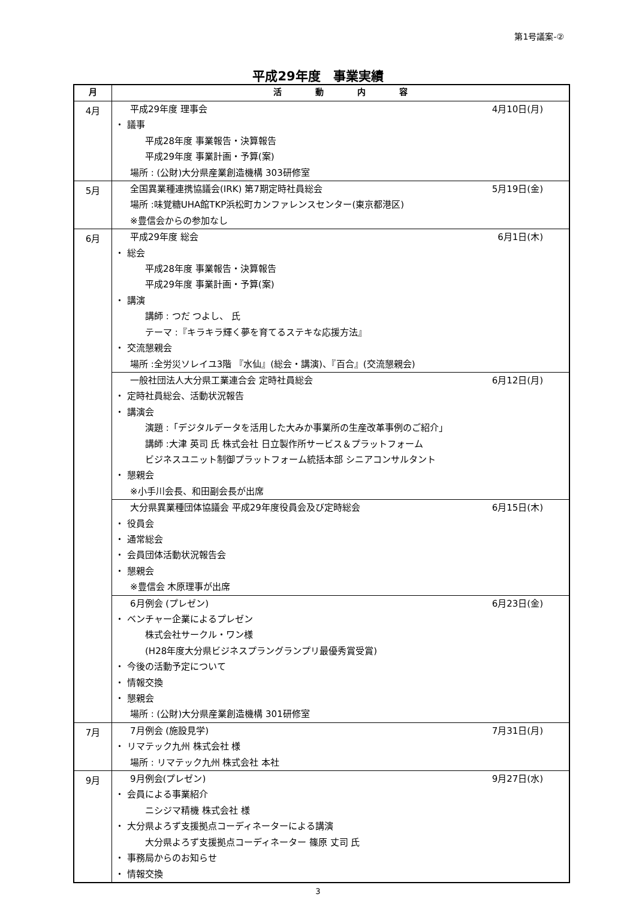第1号議案-②
平成29年度　事業実績
| 月 | 活 動 内 容 |
| --- | --- |
| 4月 | 平成29年度 理事会 4月10日(月) ・ 議事 平成28年度 事業報告・決算報告 平成29年度 事業計画・予算(案) 場所 : (公財)大分県産業創造機構 303研修室 |
| 5月 | 全国異業種連携協議会(IRK) 第7期定時社員総会 5月19日(金) 場所 :味覚糖UHA館TKP浜松町カンファレンスセンター(東京都港区) ※豊信会からの参加なし |
| 6月 | 平成29年度 総会 6月1日(木) ・ 総会 平成28年度 事業報告・決算報告 平成29年度 事業計画・予算(案) ・ 講演 講師 : つだ つよし、 氏 テーマ :『キラキラ輝く夢を育てるステキな応援方法』 ・ 交流懇親会 場所 :全労災ソレイユ3階 『水仙』(総会・講演)、『百合』(交流懇親会) |
| | 一般社団法人大分県工業連合会 定時社員総会 6月12日(月) ・ 定時社員総会、活動状況報告 ・ 講演会 演題 :「デジタルデータを活用した大みか事業所の生産改革事例のご紹介」 講師 :大津 英司 氏 株式会社 日立製作所サービス＆プラットフォーム ビジネスユニット制御プラットフォーム統括本部 シニアコンサルタント ・ 懇親会 ※小手川会長、和田副会長が出席 |
| | 大分県異業種団体協議会 平成29年度役員会及び定時総会 6月15日(木) ・ 役員会 ・ 通常総会 ・ 会員団体活動状況報告会 ・ 懇親会 ※豊信会 木原理事が出席 |
| | 6月例会 (プレゼン) 6月23日(金) ・ ベンチャー企業によるプレゼン 株式会社サークル・ワン様 (H28年度大分県ビジネスプラングランプリ最優秀賞受賞) ・ 今後の活動予定について ・ 情報交換 ・ 懇親会 場所 : (公財)大分県産業創造機構 301研修室 |
| 7月 | 7月例会 (施設見学) 7月31日(月) ・ リマテック九州 株式会社 様 場所 : リマテック九州 株式会社 本社 |
| 9月 | 9月例会(プレゼン) 9月27日(水) ・ 会員による事業紹介 ニシジマ精機 株式会社 様 ・ 大分県よろず支援拠点コーディネーターによる講演 大分県よろず支援拠点コーディネーター 篠原 丈司 氏 ・ 事務局からのお知らせ ・ 情報交換 |
3